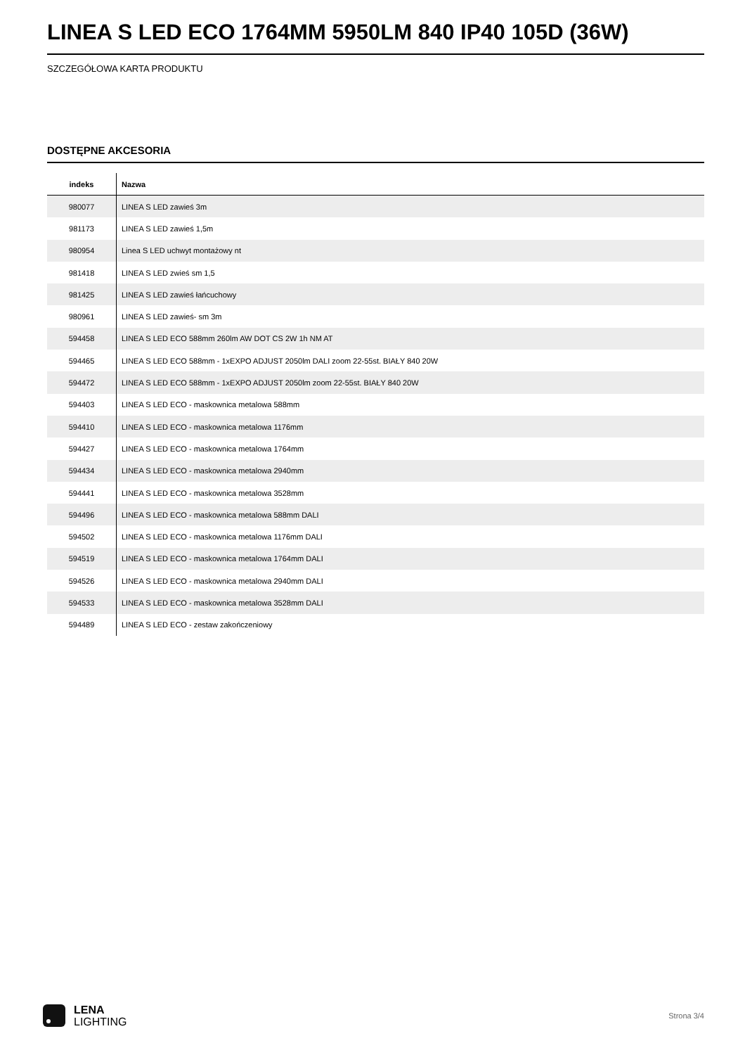LINEA S LED ECO 1764MM 5950LM 840 IP40 105D (36W)
SZCZEGÓŁOWA KARTA PRODUKTU
DOSTĘPNE AKCESORIA
| indeks | Nazwa |
| --- | --- |
| 980077 | LINEA S LED zawieś 3m |
| 981173 | LINEA S LED zawieś 1,5m |
| 980954 | Linea S LED uchwyt montażowy nt |
| 981418 | LINEA S LED zwieś sm 1,5 |
| 981425 | LINEA S LED zawieś łańcuchowy |
| 980961 | LINEA S LED zawieś- sm 3m |
| 594458 | LINEA S LED ECO 588mm 260lm AW DOT CS 2W 1h NM AT |
| 594465 | LINEA S LED ECO 588mm - 1xEXPO ADJUST 2050lm DALI zoom 22-55st. BIAŁY 840 20W |
| 594472 | LINEA S LED ECO 588mm - 1xEXPO ADJUST 2050lm zoom 22-55st. BIAŁY 840 20W |
| 594403 | LINEA S LED ECO - maskownica metalowa 588mm |
| 594410 | LINEA S LED ECO - maskownica metalowa 1176mm |
| 594427 | LINEA S LED ECO - maskownica metalowa 1764mm |
| 594434 | LINEA S LED ECO - maskownica metalowa 2940mm |
| 594441 | LINEA S LED ECO - maskownica metalowa 3528mm |
| 594496 | LINEA S LED ECO - maskownica metalowa 588mm DALI |
| 594502 | LINEA S LED ECO - maskownica metalowa 1176mm DALI |
| 594519 | LINEA S LED ECO - maskownica metalowa 1764mm DALI |
| 594526 | LINEA S LED ECO - maskownica metalowa 2940mm DALI |
| 594533 | LINEA S LED ECO - maskownica metalowa 3528mm DALI |
| 594489 | LINEA S LED ECO - zestaw zakończeniowy |
LENA
LIGHTING
Strona 3/4